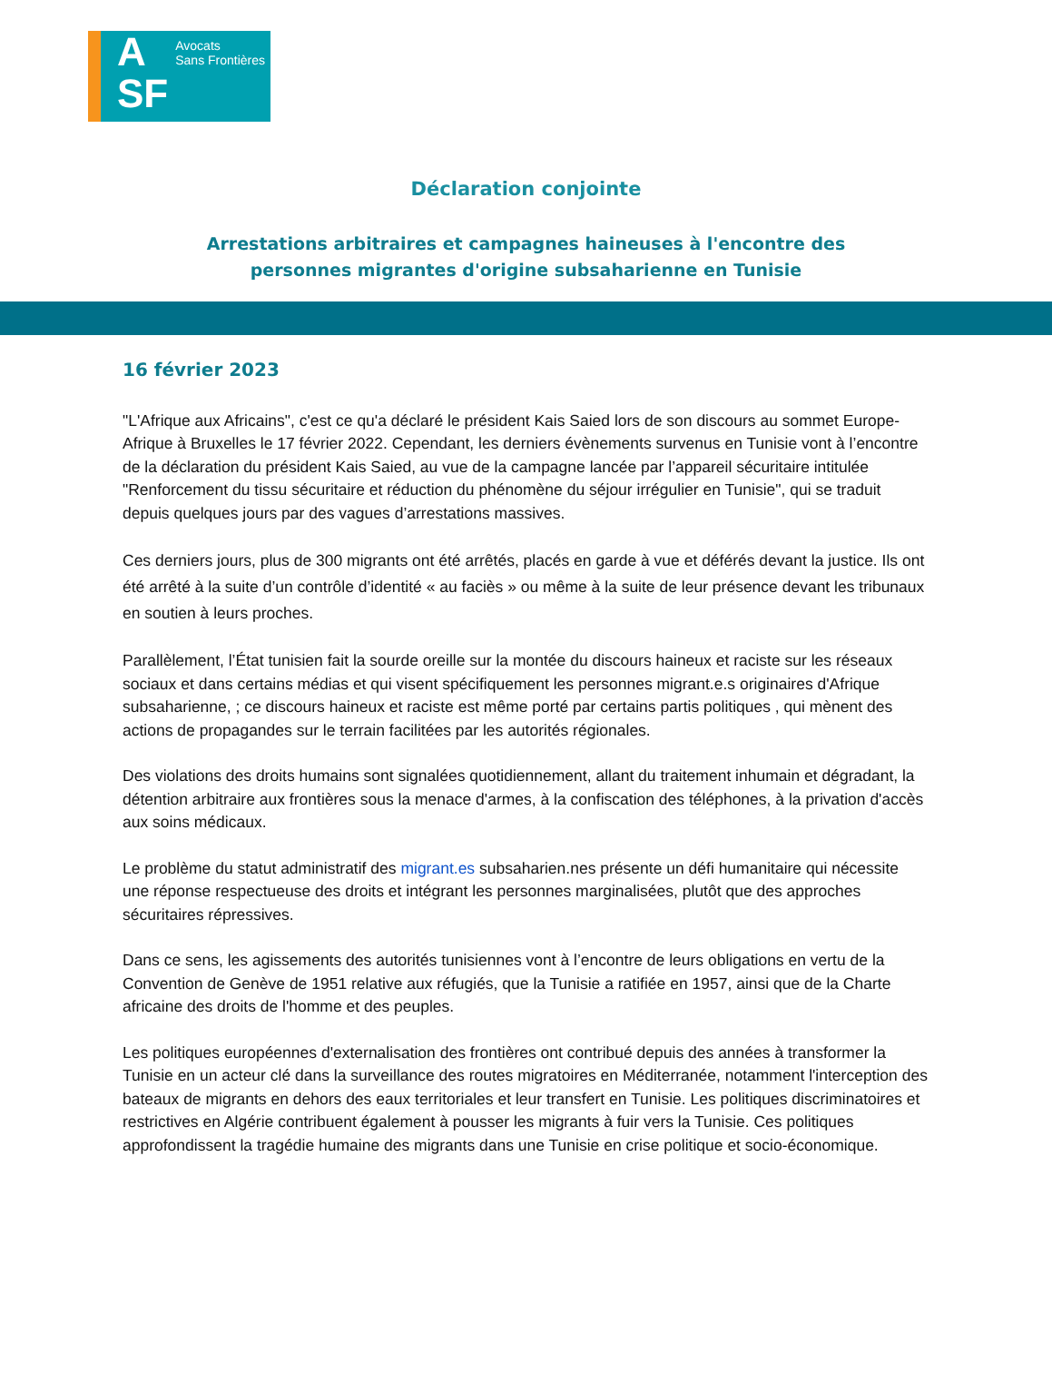A
SF
Avocats
Sans Frontières
Déclaration conjointe
Arrestations arbitraires et campagnes haineuses à l'encontre des
personnes migrantes d'origine subsaharienne en Tunisie
16 février 2023
"L'Afrique aux Africains", c'est ce qu'a déclaré le président Kais Saied lors de son discours au sommet Europe-Afrique à Bruxelles le 17 février 2022. Cependant, les derniers évènements survenus en Tunisie vont à l’encontre de la déclaration du président Kais Saied, au vue de la campagne lancée par l’appareil sécuritaire intitulée "Renforcement du tissu sécuritaire et réduction du phénomène du séjour irrégulier en Tunisie", qui se traduit depuis quelques jours par des vagues d’arrestations massives.
Ces derniers jours, plus de 300 migrants ont été arrêtés, placés en garde à vue et déférés devant la justice. Ils ont été arrêté à la suite d’un contrôle d’identité « au faciès » ou même à la suite de leur présence devant les tribunaux en soutien à leurs proches.
Parallèlement, l’État tunisien fait la sourde oreille sur la montée du discours haineux et raciste sur les réseaux sociaux et dans certains médias et qui visent spécifiquement les personnes migrant.e.s originaires d'Afrique subsaharienne, ; ce discours haineux et raciste est même porté par certains partis politiques , qui mènent des actions de propagandes sur le terrain facilitées par les autorités régionales.
Des violations des droits humains sont signalées quotidiennement, allant du traitement inhumain et dégradant, la détention arbitraire aux frontières sous la menace d'armes, à la confiscation des téléphones, à la privation d'accès aux soins médicaux.
Le problème du statut administratif des migrant.es subsaharien.nes présente un défi humanitaire qui nécessite une réponse respectueuse des droits et intégrant les personnes marginalisées, plutôt que des approches sécuritaires répressives.
Dans ce sens, les agissements des autorités tunisiennes vont à l’encontre de leurs obligations en vertu de la Convention de Genève de 1951 relative aux réfugiés, que la Tunisie a ratifiée en 1957, ainsi que de la Charte africaine des droits de l'homme et des peuples.
Les politiques européennes d'externalisation des frontières ont contribué depuis des années à transformer la Tunisie en un acteur clé dans la surveillance des routes migratoires en Méditerranée, notamment l'interception des bateaux de migrants en dehors des eaux territoriales et leur transfert en Tunisie. Les politiques discriminatoires et restrictives en Algérie contribuent également à pousser les migrants à fuir vers la Tunisie. Ces politiques approfondissent la tragédie humaine des migrants dans une Tunisie en crise politique et socio-économique.